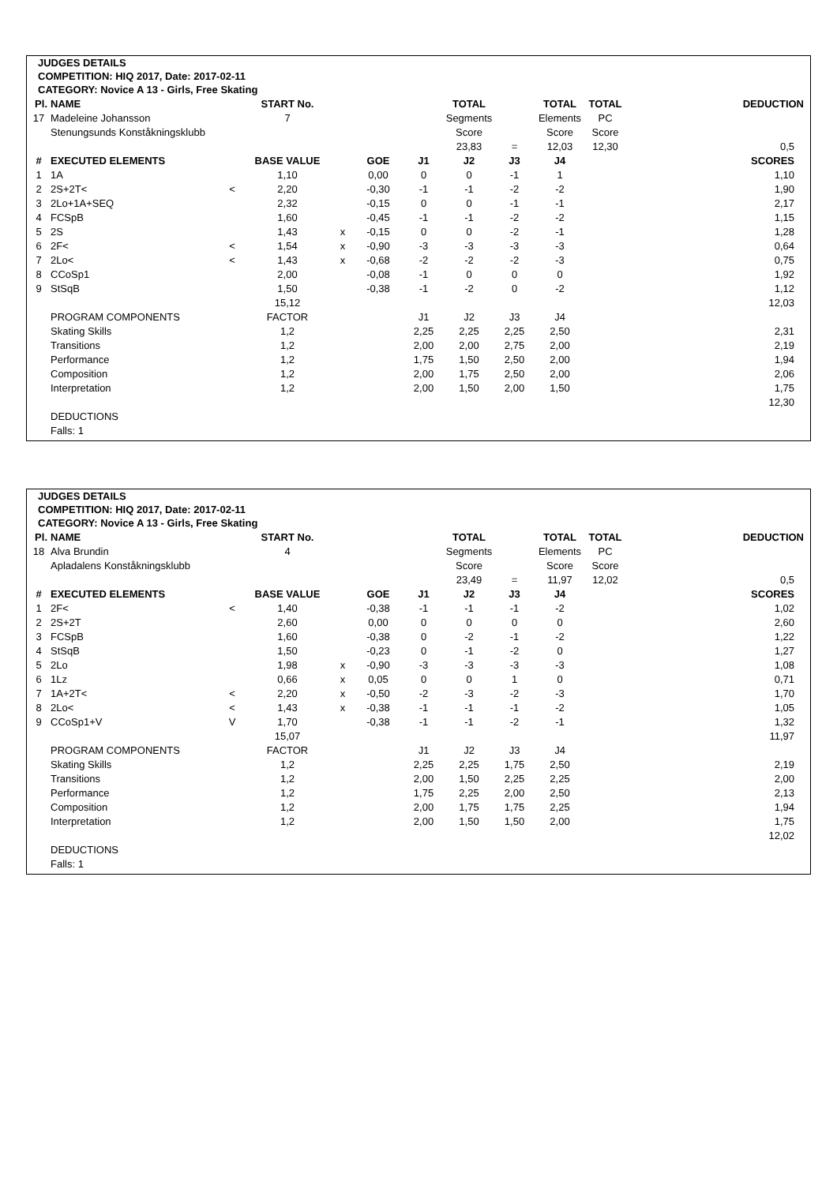JUDGES DETAILS
COMPETITION: HIQ 2017, Date: 2017-02-11
CATEGORY: Novice A 13 - Girls, Free Skating
| Pl. | NAME | | START No. | | | | TOTAL | | TOTAL | TOTAL | DEDUCTION |
| 17 | Madeleine Johansson | | 7 | | | | Segments | | Elements | PC | |
| | Stenungsunds Konståkningsklubb | | | | | | Score | | Score | Score | |
| | | | | | | | 23,83 | = | 12,03 | 12,30 | 0,5 |
| # | EXECUTED ELEMENTS | | BASE VALUE | | GOE | J1 | J2 | J3 | J4 | | SCORES |
| 1 | 1A | | 1,10 | | 0,00 | 0 | 0 | -1 | 1 | | 1,10 |
| 2 | 2S+2T< | < | 2,20 | | -0,30 | -1 | -1 | -2 | -2 | | 1,90 |
| 3 | 2Lo+1A+SEQ | | 2,32 | | -0,15 | 0 | 0 | -1 | -1 | | 2,17 |
| 4 | FCSpB | | 1,60 | | -0,45 | -1 | -1 | -2 | -2 | | 1,15 |
| 5 | 2S | | 1,43 | x | -0,15 | 0 | 0 | -2 | -1 | | 1,28 |
| 6 | 2F< | < | 1,54 | x | -0,90 | -3 | -3 | -3 | -3 | | 0,64 |
| 7 | 2Lo< | < | 1,43 | x | -0,68 | -2 | -2 | -2 | -3 | | 0,75 |
| 8 | CCoSp1 | | 2,00 | | -0,08 | -1 | 0 | 0 | 0 | | 1,92 |
| 9 | StSqB | | 1,50 | | -0,38 | -1 | -2 | 0 | -2 | | 1,12 |
| | | | 15,12 | | | | | | | | 12,03 |
| | PROGRAM COMPONENTS | | FACTOR | | | J1 | J2 | J3 | J4 | | |
| | Skating Skills | | 1,2 | | | 2,25 | 2,25 | 2,25 | 2,50 | | 2,31 |
| | Transitions | | 1,2 | | | 2,00 | 2,00 | 2,75 | 2,00 | | 2,19 |
| | Performance | | 1,2 | | | 1,75 | 1,50 | 2,50 | 2,00 | | 1,94 |
| | Composition | | 1,2 | | | 2,00 | 1,75 | 2,50 | 2,00 | | 2,06 |
| | Interpretation | | 1,2 | | | 2,00 | 1,50 | 2,00 | 1,50 | | 1,75 |
| | | | | | | | | | | | 12,30 |
| | DEDUCTIONS | | | | | | | | | | |
| | Falls: 1 | | | | | | | | | | |
JUDGES DETAILS
COMPETITION: HIQ 2017, Date: 2017-02-11
CATEGORY: Novice A 13 - Girls, Free Skating
| Pl. | NAME | | START No. | | | | TOTAL | | TOTAL | TOTAL | DEDUCTION |
| 18 | Alva Brundin | | 4 | | | | Segments | | Elements | PC | |
| | Apladalens Konståkningsklubb | | | | | | Score | | Score | Score | |
| | | | | | | | 23,49 | = | 11,97 | 12,02 | 0,5 |
| # | EXECUTED ELEMENTS | | BASE VALUE | | GOE | J1 | J2 | J3 | J4 | | SCORES |
| 1 | 2F< | < | 1,40 | | -0,38 | -1 | -1 | -1 | -2 | | 1,02 |
| 2 | 2S+2T | | 2,60 | | 0,00 | 0 | 0 | 0 | 0 | | 2,60 |
| 3 | FCSpB | | 1,60 | | -0,38 | 0 | -2 | -1 | -2 | | 1,22 |
| 4 | StSqB | | 1,50 | | -0,23 | 0 | -1 | -2 | 0 | | 1,27 |
| 5 | 2Lo | | 1,98 | x | -0,90 | -3 | -3 | -3 | -3 | | 1,08 |
| 6 | 1Lz | | 0,66 | x | 0,05 | 0 | 0 | 1 | 0 | | 0,71 |
| 7 | 1A+2T< | < | 2,20 | x | -0,50 | -2 | -3 | -2 | -3 | | 1,70 |
| 8 | 2Lo< | < | 1,43 | x | -0,38 | -1 | -1 | -1 | -2 | | 1,05 |
| 9 | CCoSp1+V | V | 1,70 | | -0,38 | -1 | -1 | -2 | -1 | | 1,32 |
| | | | 15,07 | | | | | | | | 11,97 |
| | PROGRAM COMPONENTS | | FACTOR | | | J1 | J2 | J3 | J4 | | |
| | Skating Skills | | 1,2 | | | 2,25 | 2,25 | 1,75 | 2,50 | | 2,19 |
| | Transitions | | 1,2 | | | 2,00 | 1,50 | 2,25 | 2,25 | | 2,00 |
| | Performance | | 1,2 | | | 1,75 | 2,25 | 2,00 | 2,50 | | 2,13 |
| | Composition | | 1,2 | | | 2,00 | 1,75 | 1,75 | 2,25 | | 1,94 |
| | Interpretation | | 1,2 | | | 2,00 | 1,50 | 1,50 | 2,00 | | 1,75 |
| | | | | | | | | | | | 12,02 |
| | DEDUCTIONS | | | | | | | | | | |
| | Falls: 1 | | | | | | | | | | |